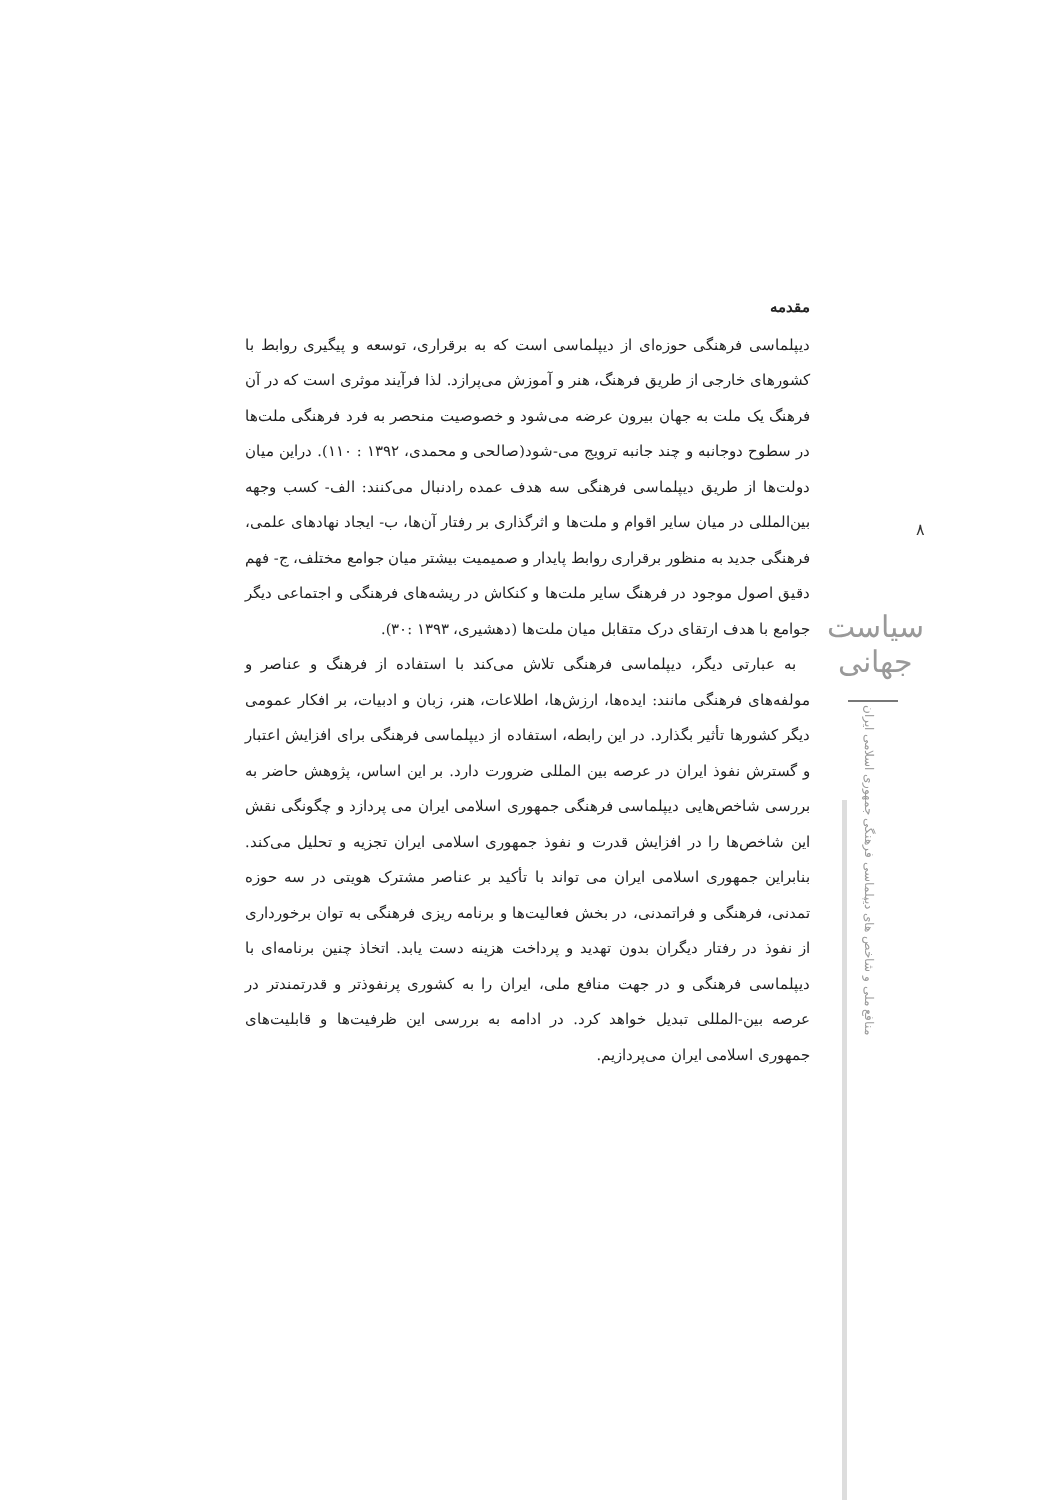مقدمه
دیپلماسی فرهنگی حوزه‌ای از دیپلماسی است که به برقراری، توسعه و پیگیری روابط با کشورهای خارجی از طریق فرهنگ، هنر و آموزش می‌پرازد. لذا فرآیند موثری است که در آن فرهنگ یک ملت به جهان بیرون عرضه می‌شود و خصوصیت منحصر به فرد فرهنگی ملت‌ها در سطوح دوجانبه و چند جانبه ترویج می-شود(صالحی و محمدی، ۱۳۹۲ : ۱۱۰). دراین میان دولت‌ها از طریق دیپلماسی فرهنگی سه هدف عمده رادنبال می‌کنند: الف- کسب وجهه بین‌المللی در میان سایر اقوام و ملت‌ها و اثرگذاری بر رفتار آن‌ها، ب- ایجاد نهادهای علمی، فرهنگی جدید به منظور برقراری روابط پایدار و صمیمیت بیشتر میان جوامع مختلف، ج- فهم دقیق اصول موجود در فرهنگ سایر ملت‌ها و کنکاش در ریشه‌های فرهنگی و اجتماعی دیگر جوامع با هدف ارتقای درک متقابل میان ملت‌ها (دهشیری، ۱۳۹۳ :۳۰).
به عبارتی دیگر، دیپلماسی فرهنگی تلاش می‌کند با استفاده از فرهنگ و عناصر و مولفه‌های فرهنگی مانند: ایده‌ها، ارزش‌ها، اطلاعات، هنر، زبان و ادبیات، بر افکار عمومی دیگر کشورها تأثیر بگذارد. در این رابطه، استفاده از دیپلماسی فرهنگی برای افزایش اعتبار و گسترش نفوذ ایران در عرصه بین المللی ضرورت دارد. بر این اساس، پژوهش حاضر به بررسی شاخص‌هایی دیپلماسی فرهنگی جمهوری اسلامی ایران می پردازد و چگونگی نقش این شاخص‌ها را در افزایش قدرت و نفوذ جمهوری اسلامی ایران تجزیه و تحلیل می‌کند. بنابراین جمهوری اسلامی ایران می تواند با تأکید بر عناصر مشترک هویتی در سه حوزه تمدنی، فرهنگی و فراتمدنی، در بخش فعالیت‌ها و برنامه ریزی فرهنگی به توان برخورداری از نفوذ در رفتار دیگران بدون تهدید و پرداخت هزینه دست یابد. اتخاذ چنین برنامه‌ای با دیپلماسی فرهنگی و در جهت منافع ملی، ایران را به کشوری پرنفوذتر و قدرتمندتر در عرصه بین-المللی تبدیل خواهد کرد. در ادامه به بررسی این ظرفیت‌ها و قابلیت‌های جمهوری اسلامی ایران می‌پردازیم.
۸
سیاست جهانی
منافع ملی و شاخص های دیپلماسی فرهنگی جمهوری اسلامی ایران